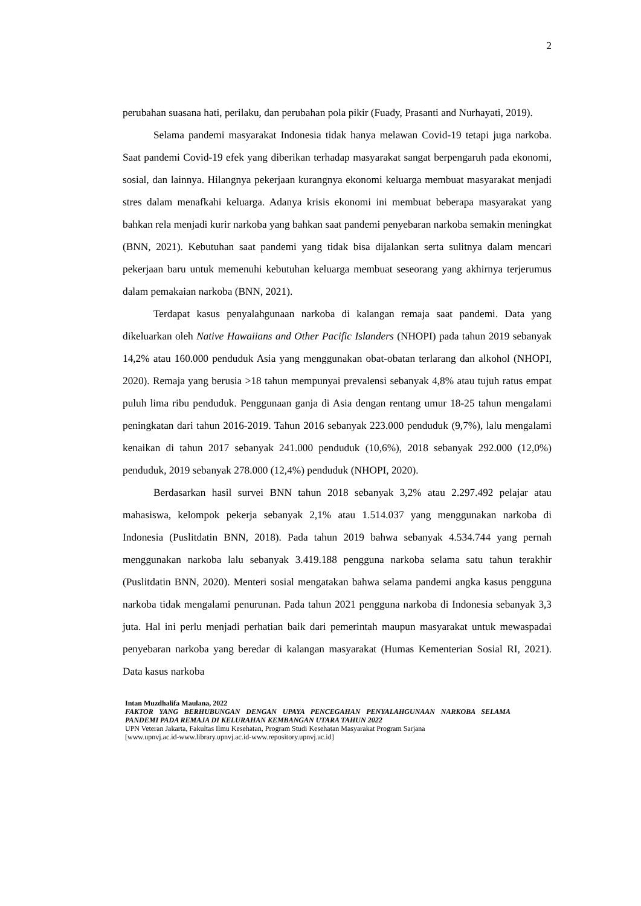2
perubahan suasana hati, perilaku, dan perubahan pola pikir (Fuady, Prasanti and Nurhayati, 2019).
Selama pandemi masyarakat Indonesia tidak hanya melawan Covid-19 tetapi juga narkoba. Saat pandemi Covid-19 efek yang diberikan terhadap masyarakat sangat berpengaruh pada ekonomi, sosial, dan lainnya. Hilangnya pekerjaan kurangnya ekonomi keluarga membuat masyarakat menjadi stres dalam menafkahi keluarga. Adanya krisis ekonomi ini membuat beberapa masyarakat yang bahkan rela menjadi kurir narkoba yang bahkan saat pandemi penyebaran narkoba semakin meningkat (BNN, 2021). Kebutuhan saat pandemi yang tidak bisa dijalankan serta sulitnya dalam mencari pekerjaan baru untuk memenuhi kebutuhan keluarga membuat seseorang yang akhirnya terjerumus dalam pemakaian narkoba (BNN, 2021).
Terdapat kasus penyalahgunaan narkoba di kalangan remaja saat pandemi. Data yang dikeluarkan oleh Native Hawaiians and Other Pacific Islanders (NHOPI) pada tahun 2019 sebanyak 14,2% atau 160.000 penduduk Asia yang menggunakan obat-obatan terlarang dan alkohol (NHOPI, 2020). Remaja yang berusia >18 tahun mempunyai prevalensi sebanyak 4,8% atau tujuh ratus empat puluh lima ribu penduduk. Penggunaan ganja di Asia dengan rentang umur 18-25 tahun mengalami peningkatan dari tahun 2016-2019. Tahun 2016 sebanyak 223.000 penduduk (9,7%), lalu mengalami kenaikan di tahun 2017 sebanyak 241.000 penduduk (10,6%), 2018 sebanyak 292.000 (12,0%) penduduk, 2019 sebanyak 278.000 (12,4%) penduduk (NHOPI, 2020).
Berdasarkan hasil survei BNN tahun 2018 sebanyak 3,2% atau 2.297.492 pelajar atau mahasiswa, kelompok pekerja sebanyak 2,1% atau 1.514.037 yang menggunakan narkoba di Indonesia (Puslitdatin BNN, 2018). Pada tahun 2019 bahwa sebanyak 4.534.744 yang pernah menggunakan narkoba lalu sebanyak 3.419.188 pengguna narkoba selama satu tahun terakhir (Puslitdatin BNN, 2020). Menteri sosial mengatakan bahwa selama pandemi angka kasus pengguna narkoba tidak mengalami penurunan. Pada tahun 2021 pengguna narkoba di Indonesia sebanyak 3,3 juta. Hal ini perlu menjadi perhatian baik dari pemerintah maupun masyarakat untuk mewaspadai penyebaran narkoba yang beredar di kalangan masyarakat (Humas Kementerian Sosial RI, 2021). Data kasus narkoba
Intan Muzdhalifa Maulana, 2022
FAKTOR YANG BERHUBUNGAN DENGAN UPAYA PENCEGAHAN PENYALAHGUNAAN NARKOBA SELAMA PANDEMI PADA REMAJA DI KELURAHAN KEMBANGAN UTARA TAHUN 2022
UPN Veteran Jakarta, Fakultas Ilmu Kesehatan, Program Studi Kesehatan Masyarakat Program Sarjana
[www.upnvj.ac.id-www.library.upnvj.ac.id-www.repository.upnvj.ac.id]